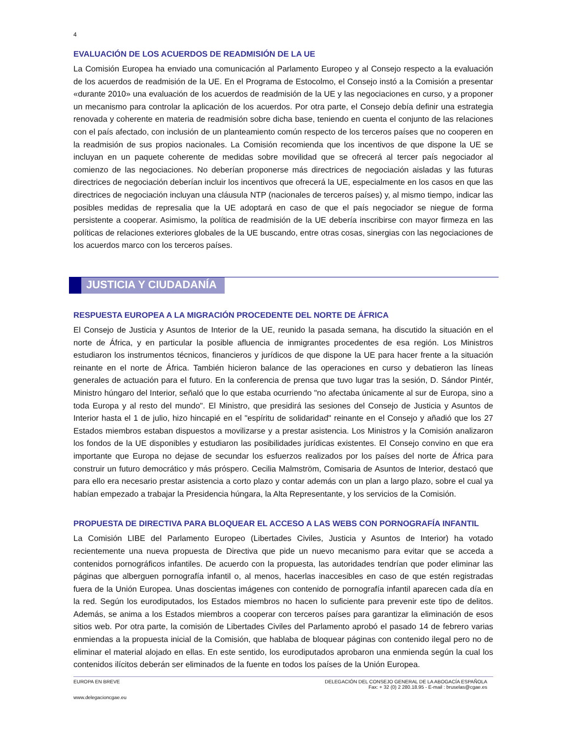4
EVALUACIÓN DE LOS ACUERDOS DE READMISIÓN DE LA UE
La Comisión Europea ha enviado una comunicación al Parlamento Europeo y al Consejo respecto a la evaluación de los acuerdos de readmisión de la UE. En el Programa de Estocolmo, el Consejo instó a la Comisión a presentar «durante 2010» una evaluación de los acuerdos de readmisión de la UE y las negociaciones en curso, y a proponer un mecanismo para controlar la aplicación de los acuerdos. Por otra parte, el Consejo debía definir una estrategia renovada y coherente en materia de readmisión sobre dicha base, teniendo en cuenta el conjunto de las relaciones con el país afectado, con inclusión de un planteamiento común respecto de los terceros países que no cooperen en la readmisión de sus propios nacionales. La Comisión recomienda que los incentivos de que dispone la UE se incluyan en un paquete coherente de medidas sobre movilidad que se ofrecerá al tercer país negociador al comienzo de las negociaciones. No deberían proponerse más directrices de negociación aisladas y las futuras directrices de negociación deberían incluir los incentivos que ofrecerá la UE, especialmente en los casos en que las directrices de negociación incluyan una cláusula NTP (nacionales de terceros países) y, al mismo tiempo, indicar las posibles medidas de represalia que la UE adoptará en caso de que el país negociador se niegue de forma persistente a cooperar. Asimismo, la política de readmisión de la UE debería inscribirse con mayor firmeza en las políticas de relaciones exteriores globales de la UE buscando, entre otras cosas, sinergias con las negociaciones de los acuerdos marco con los terceros países.
JUSTICIA Y CIUDADANÍA
RESPUESTA EUROPEA A LA MIGRACIÓN PROCEDENTE DEL NORTE DE ÁFRICA
El Consejo de Justicia y Asuntos de Interior de la UE, reunido la pasada semana, ha discutido la situación en el norte de África, y en particular la posible afluencia de inmigrantes procedentes de esa región. Los Ministros estudiaron los instrumentos técnicos, financieros y jurídicos de que dispone la UE para hacer frente a la situación reinante en el norte de África. También hicieron balance de las operaciones en curso y debatieron las líneas generales de actuación para el futuro. En la conferencia de prensa que tuvo lugar tras la sesión, D. Sándor Pintér, Ministro húngaro del Interior, señaló que lo que estaba ocurriendo "no afectaba únicamente al sur de Europa, sino a toda Europa y al resto del mundo". El Ministro, que presidirá las sesiones del Consejo de Justicia y Asuntos de Interior hasta el 1 de julio, hizo hincapié en el "espíritu de solidaridad" reinante en el Consejo y añadió que los 27 Estados miembros estaban dispuestos a movilizarse y a prestar asistencia. Los Ministros y la Comisión analizaron los fondos de la UE disponibles y estudiaron las posibilidades jurídicas existentes. El Consejo convino en que era importante que Europa no dejase de secundar los esfuerzos realizados por los países del norte de África para construir un futuro democrático y más próspero. Cecilia Malmström, Comisaria de Asuntos de Interior, destacó que para ello era necesario prestar asistencia a corto plazo y contar además con un plan a largo plazo, sobre el cual ya habían empezado a trabajar la Presidencia húngara, la Alta Representante, y los servicios de la Comisión.
PROPUESTA DE DIRECTIVA PARA BLOQUEAR EL ACCESO A LAS WEBS CON PORNOGRAFÍA INFANTIL
La Comisión LIBE del Parlamento Europeo (Libertades Civiles, Justicia y Asuntos de Interior) ha votado recientemente una nueva propuesta de Directiva que pide un nuevo mecanismo para evitar que se acceda a contenidos pornográficos infantiles. De acuerdo con la propuesta, las autoridades tendrían que poder eliminar las páginas que alberguen pornografía infantil o, al menos, hacerlas inaccesibles en caso de que estén registradas fuera de la Unión Europea. Unas doscientas imágenes con contenido de pornografía infantil aparecen cada día en la red. Según los eurodiputados, los Estados miembros no hacen lo suficiente para prevenir este tipo de delitos. Además, se anima a los Estados miembros a cooperar con terceros países para garantizar la eliminación de esos sitios web. Por otra parte, la comisión de Libertades Civiles del Parlamento aprobó el pasado 14 de febrero varias enmiendas a la propuesta inicial de la Comisión, que hablaba de bloquear páginas con contenido ilegal pero no de eliminar el material alojado en ellas. En este sentido, los eurodiputados aprobaron una enmienda según la cual los contenidos ilícitos deberán ser eliminados de la fuente en todos los países de la Unión Europea.
EUROPA EN BREVE DELEGACIÓN DEL CONSEJO GENERAL DE LA ABOGACÍA ESPAÑOLA
Fax: + 32 (0) 2 280.18.95 - E-mail : bruselas@cgae.es
www.delegacioncgae.eu